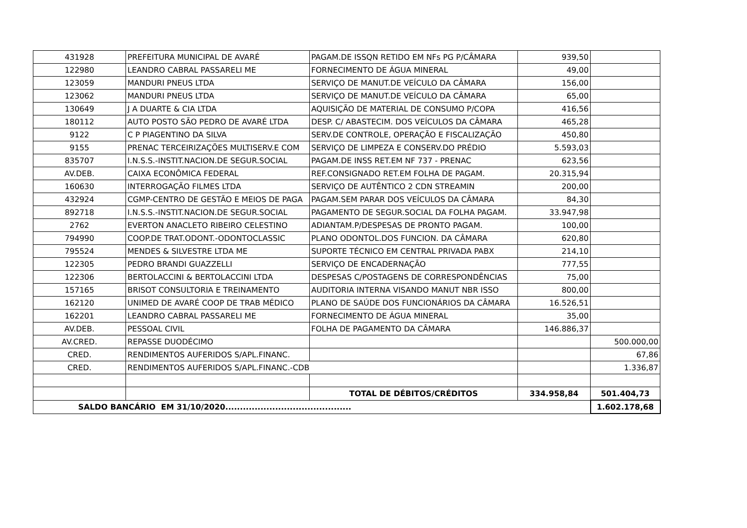| 431928 | PREFEITURA MUNICIPAL DE AVARÉ | PAGAM.DE ISSQN RETIDO EM NFs PG P/CÂMARA | 939,50 | |
| 122980 | LEANDRO CABRAL PASSARELI ME | FORNECIMENTO DE ÁGUA MINERAL | 49,00 | |
| 123059 | MANDURI PNEUS LTDA | SERVIÇO DE MANUT.DE VEÍCULO DA CÂMARA | 156,00 | |
| 123062 | MANDURI PNEUS LTDA | SERVIÇO DE MANUT.DE VEÍCULO DA CÂMARA | 65,00 | |
| 130649 | J A DUARTE & CIA LTDA | AQUISIÇÃO DE MATERIAL DE CONSUMO P/COPA | 416,56 | |
| 180112 | AUTO POSTO SÃO PEDRO DE AVARÉ LTDA | DESP. C/ ABASTECIM. DOS VEÍCULOS DA CÂMARA | 465,28 | |
| 9122 | C P PIAGENTINO DA SILVA | SERV.DE CONTROLE, OPERAÇÃO E FISCALIZAÇÃO | 450,80 | |
| 9155 | PRENAC TERCEIRIZAÇÕES MULTISERV.E COM | SERVIÇO DE LIMPEZA E CONSERV.DO PRÉDIO | 5.593,03 | |
| 835707 | I.N.S.S.-INSTIT.NACION.DE SEGUR.SOCIAL | PAGAM.DE INSS RET.EM NF 737 - PRENAC | 623,56 | |
| AV.DEB. | CAIXA ECONÔMICA FEDERAL | REF.CONSIGNADO RET.EM FOLHA DE PAGAM. | 20.315,94 | |
| 160630 | INTERROGAÇÃO FILMES LTDA | SERVIÇO DE AUTÊNTICO 2 CDN STREAMIN | 200,00 | |
| 432924 | CGMP-CENTRO DE GESTÃO E MEIOS DE PAGA | PAGAM.SEM PARAR DOS VEÍCULOS DA CÂMARA | 84,30 | |
| 892718 | I.N.S.S.-INSTIT.NACION.DE SEGUR.SOCIAL | PAGAMENTO DE SEGUR.SOCIAL DA FOLHA PAGAM. | 33.947,98 | |
| 2762 | EVERTON ANACLETO RIBEIRO CELESTINO | ADIANTAM.P/DESPESAS DE PRONTO PAGAM. | 100,00 | |
| 794990 | COOP.DE TRAT.ODONT.-ODONTOCLASSIC | PLANO ODONTOL.DOS FUNCION. DA CÂMARA | 620,80 | |
| 795524 | MENDES & SILVESTRE LTDA ME | SUPORTE TÉCNICO EM CENTRAL PRIVADA PABX | 214,10 | |
| 122305 | PEDRO BRANDI GUAZZELLI | SERVIÇO DE ENCADERNAÇÃO | 777,55 | |
| 122306 | BERTOLACCINI & BERTOLACCINI LTDA | DESPESAS C/POSTAGENS DE CORRESPONDÊNCIAS | 75,00 | |
| 157165 | BRISOT CONSULTORIA E TREINAMENTO | AUDITORIA INTERNA VISANDO MANUT NBR ISSO | 800,00 | |
| 162120 | UNIMED DE AVARÉ COOP DE TRAB MÉDICO | PLANO DE SAÚDE DOS FUNCIONÁRIOS DA CÂMARA | 16.526,51 | |
| 162201 | LEANDRO CABRAL PASSARELI ME | FORNECIMENTO DE ÁGUA MINERAL | 35,00 | |
| AV.DEB. | PESSOAL CIVIL | FOLHA DE PAGAMENTO DA CÂMARA | 146.886,37 | |
| AV.CRED. | REPASSE DUODÉCIMO | | | 500.000,00 |
| CRED. | RENDIMENTOS AUFERIDOS S/APL.FINANC. | | | 67,86 |
| CRED. | RENDIMENTOS AUFERIDOS S/APL.FINANC.-CDB | | | 1.336,87 |
| | | TOTAL DE DÉBITOS/CRÉDITOS | 334.958,84 | 501.404,73 |
| SALDO BANCÁRIO EM 31/10/2020........................................... | | | | 1.602.178,68 |